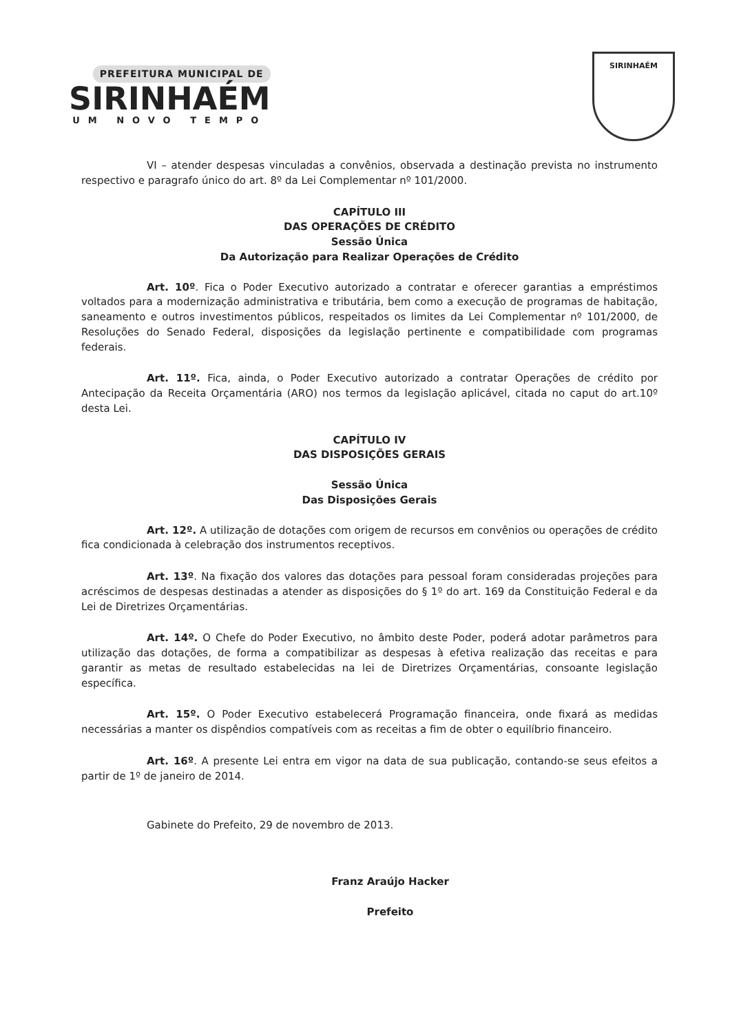PREFEITURA MUNICIPAL DE
SIRINHAÉM
UM NOVO TEMPO
SIRINHAÉM
VI – atender despesas vinculadas a convênios, observada a destinação prevista no instrumento respectivo e paragrafo único do art. 8º da Lei Complementar nº 101/2000.
CAPÍTULO III
DAS OPERAÇÕES DE CRÉDITO
Sessão Única
Da Autorização para Realizar Operações de Crédito
Art. 10º. Fica o Poder Executivo autorizado a contratar e oferecer garantias a empréstimos voltados para a modernização administrativa e tributária, bem como a execução de programas de habitação, saneamento e outros investimentos públicos, respeitados os limites da Lei Complementar nº 101/2000, de Resoluções do Senado Federal, disposições da legislação pertinente e compatibilidade com programas federais.
Art. 11º. Fica, ainda, o Poder Executivo autorizado a contratar Operações de crédito por Antecipação da Receita Orçamentária (ARO) nos termos da legislação aplicável, citada no caput do art.10º desta Lei.
CAPÍTULO IV
DAS DISPOSIÇÕES GERAIS
Sessão Única
Das Disposições Gerais
Art. 12º. A utilização de dotações com origem de recursos em convênios ou operações de crédito fica condicionada à celebração dos instrumentos receptivos.
Art. 13º. Na fixação dos valores das dotações para pessoal foram consideradas projeções para acréscimos de despesas destinadas a atender as disposições do § 1º do art. 169 da Constituição Federal e da Lei de Diretrizes Orçamentárias.
Art. 14º. O Chefe do Poder Executivo, no âmbito deste Poder, poderá adotar parâmetros para utilização das dotações, de forma a compatibilizar as despesas à efetiva realização das receitas e para garantir as metas de resultado estabelecidas na lei de Diretrizes Orçamentárias, consoante legislação específica.
Art. 15º. O Poder Executivo estabelecerá Programação financeira, onde fixará as medidas necessárias a manter os dispêndios compatíveis com as receitas a fim de obter o equilíbrio financeiro.
Art. 16º. A presente Lei entra em vigor na data de sua publicação, contando-se seus efeitos a partir de 1º de janeiro de 2014.
Gabinete do Prefeito, 29 de novembro de 2013.
Franz Araújo Hacker
Prefeito